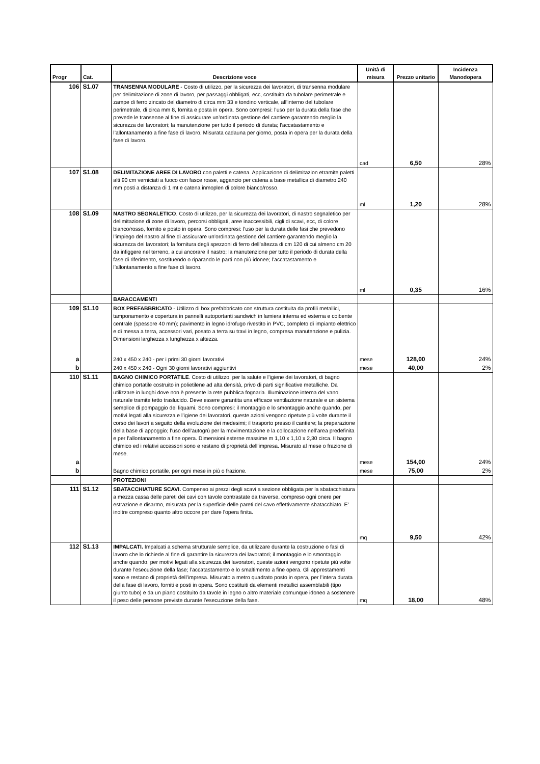| Progr | Cat. | Descrizione voce | Unità di misura | Prezzo unitario | Incidenza Manodopera |
| --- | --- | --- | --- | --- | --- |
| 106 | S1.07 | TRANSENNA MODULARE - Costo di utilizzo, per la sicurezza dei lavoratori, di transenna modulare per delimitazione di zone di lavoro, per passaggi obbligati, ecc, costituita da tubolare perimetrale e zampe di ferro zincato del diametro di circa mm 33 e tondino verticale, all’interno del tubolare perimetrale, di circa mm 8, fornita e posta in opera. Sono compresi: l’uso per la durata della fase che prevede le transenne al fine di assicurare un’ordinata gestione del cantiere garantendo meglio la sicurezza dei lavoratori; la manutenzione per tutto il periodo di durata; l’accatastamento e l’allontanamento a fine fase di lavoro. Misurata cadauna per giorno, posta in opera per la durata della fase di lavoro. | cad | 6,50 | 28% |
| 107 | S1.08 | DELIMITAZIONE AREE DI LAVORO con paletti e catena. Applicazione di delimitazion etramite paletti alti 90 cm verniciati a fuoco con fasce rosse, aggancio per catena a base metallica di diametro 240 mm posti a distanza di 1 mt e catena inmoplen di colore bianco/rosso. | ml | 1,20 | 28% |
| 108 | S1.09 | NASTRO SEGNALETICO . Costo di utilizzo, per la sicurezza dei lavoratori, di nastro segnaletico per delimitazione di zone di lavoro, percorsi obbligati, aree inaccessibili, cigli di scavi, ecc, di colore bianco/rosso, fornito e posto in opera. Sono compresi: l’uso per la durata delle fasi che prevedono l’impiego del nastro al fine di assicurare un’ordinata gestione del cantiere garantendo meglio la sicurezza dei lavoratori; la fornitura degli spezzoni di ferro dell’altezza di cm 120 di cui almeno cm 20 da infiggere nel terreno, a cui ancorare il nastro; la manutenzione per tutto il periodo di durata della fase di riferimento, sostituendo o riparando le parti non più idonee; l’accatastamento e l’allontanamento a fine fase di lavoro. | ml | 0,35 | 16% |
| | | BARACCAMENTI | | | |
| 109 | S1.10 | BOX PREFABBRICATO - Utilizzo di box prefabbricato con struttura costituita da profili metallici, tamponamento e copertura in pannelli autoportanti sandwich in lamiera interna ed esterna e coibente centrale (spessore 40 mm); pavimento in legno idrofugo rivestito in PVC, completo di impianto elettrico e di messa a terra, accessori vari, posato a terra su travi in legno, compresa manutenzione e pulizia. Dimensioni larghezza x lunghezza x altezza. | | | |
| a | | 240 x 450 x 240 - per i primi 30 giorni lavorativi | mese | 128,00 | 24% |
| b | | 240 x 450 x 240 - Ogni 30 giorni lavorativi aggiuntivi | mese | 40,00 | 2% |
| 110 | S1.11 | BAGNO CHIMICO PORTATILE . Costo di utilizzo, per la salute e l’igiene dei lavoratori, di bagno chimico portatile costruito in polietilene ad alta densità, privo di parti significative metalliche. Da utilizzare in luoghi dove non è presente la rete pubblica fognaria. Illuminazione interna del vano naturale tramite tetto traslucido. Deve essere garantita una efficace ventilazione naturale e un sistema semplice di pompaggio dei liquami. Sono compresi: il montaggio e lo smontaggio anche quando, per motivi legati alla sicurezza e l’igiene dei lavoratori, queste azioni vengono ripetute più volte durante il corso dei lavori a seguito della evoluzione dei medesimi; il trasporto presso il cantiere; la preparazione della base di appoggio; l’uso dell’autogrù per la movimentazione e la collocazione nell’area predefinita e per l’allontanamento a fine opera. Dimensioni esterne massime m 1,10 x 1,10 x 2,30 circa. Il bagno chimico ed i relativi accessori sono e restano di proprietà dell’impresa. Misurato al mese o frazione di mese. | | | |
| a | | | mese | 154,00 | 24% |
| b | | Bagno chimico portatile, per ogni mese in più o frazione. | mese | 75,00 | 2% |
| | | PROTEZIONI | | | |
| 111 | S1.12 | SBATACCHIATURE SCAVI. Compenso ai prezzi degli scavi a sezione obbligata per la sbatacchiatura a mezza cassa delle pareti dei cavi con tavole contrastate da traverse, compreso ogni onere per estrazione e disarmo, misurata per la superficie delle pareti del cavo effettivamente sbatacchiato. E' inoltre compreso quanto altro occore per dare l'opera finita. | mq | 9,50 | 42% |
| 112 | S1.13 | IMPALCATI. Impalcati a schema strutturale semplice, da utilizzare durante la costruzione o fasi di lavoro che lo richiede al fine di garantire la sicurezza dei lavoratori; il montaggio e lo smontaggio anche quando, per motivi legati alla sicurezza dei lavoratori, queste azioni vengono ripetute più volte durante l’esecuzione della fase; l’accatastamento e lo smaltimento a fine opera. Gli apprestamenti sono e restano di proprietà dell’impresa. Misurato a metro quadrato posto in opera, per l’intera durata della fase di lavoro, forniti e posti in opera. Sono costituiti da elementi metallici assemblabili (tipo giunto tubo) e da un piano costituito da tavole in legno o altro materiale comunque idoneo a sostenere il peso delle persone previste durante l’esecuzione della fase. | mq | 18,00 | 48% |